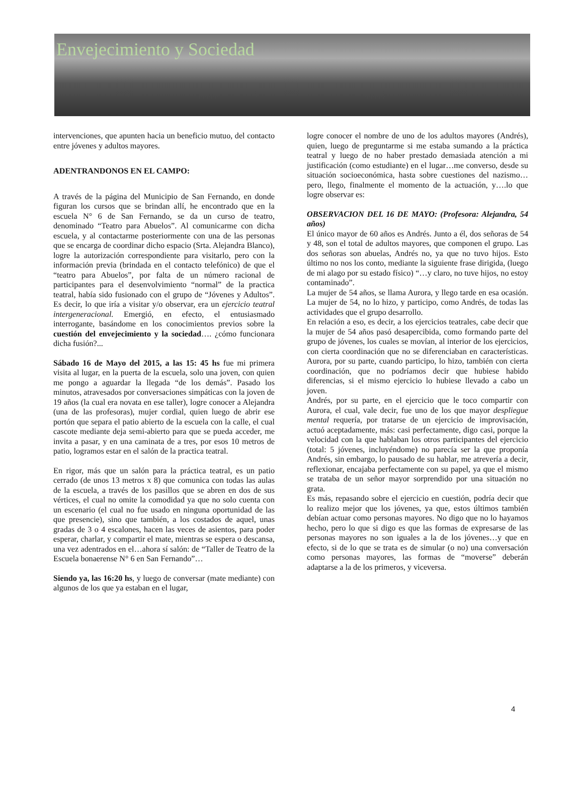Envejecimiento y Sociedad
intervenciones, que apunten hacia un beneficio mutuo, del contacto entre jóvenes y adultos mayores.
ADENTRANDONOS EN EL CAMPO:
A través de la página del Municipio de San Fernando, en donde figuran los cursos que se brindan allí, he encontrado que en la escuela N° 6 de San Fernando, se da un curso de teatro, denominado “Teatro para Abuelos”. Al comunicarme con dicha escuela, y al contactarme posteriormente con una de las personas que se encarga de coordinar dicho espacio (Srta. Alejandra Blanco), logre la autorización correspondiente para visitarlo, pero con la información previa (brindada en el contacto telefónico) de que el “teatro para Abuelos”, por falta de un número racional de participantes para el desenvolvimiento “normal” de la practica teatral, había sido fusionado con el grupo de “Jóvenes y Adultos”. Es decir, lo que iría a visitar y/o observar, era un ejercicio teatral intergeneracional. Emergió, en efecto, el entusiasmado interrogante, basándome en los conocimientos previos sobre la cuestión del envejecimiento y la sociedad…. ¿cómo funcionara dicha fusión?...
Sábado 16 de Mayo del 2015, a las 15: 45 hs fue mi primera visita al lugar, en la puerta de la escuela, solo una joven, con quien me pongo a aguardar la llegada “de los demás”. Pasado los minutos, atravesados por conversaciones simpáticas con la joven de 19 años (la cual era novata en ese taller), logre conocer a Alejandra (una de las profesoras), mujer cordial, quien luego de abrir ese portón que separa el patio abierto de la escuela con la calle, el cual cascote mediante deja semi-abierto para que se pueda acceder, me invita a pasar, y en una caminata de a tres, por esos 10 metros de patio, logramos estar en el salón de la practica teatral.
En rigor, más que un salón para la práctica teatral, es un patio cerrado (de unos 13 metros x 8) que comunica con todas las aulas de la escuela, a través de los pasillos que se abren en dos de sus vértices, el cual no omite la comodidad ya que no solo cuenta con un escenario (el cual no fue usado en ninguna oportunidad de las que presencie), sino que también, a los costados de aquel, unas gradas de 3 o 4 escalones, hacen las veces de asientos, para poder esperar, charlar, y compartir el mate, mientras se espera o descansa, una vez adentrados en el…ahora sí salón: de “Taller de Teatro de la Escuela bonaerense N° 6 en San Fernando”…
Siendo ya, las 16:20 hs, y luego de conversar (mate mediante) con algunos de los que ya estaban en el lugar,
logre conocer el nombre de uno de los adultos mayores (Andrés), quien, luego de preguntarme si me estaba sumando a la práctica teatral y luego de no haber prestado demasiada atención a mi justificación (como estudiante) en el lugar…me converso, desde su situación socioeconómica, hasta sobre cuestiones del nazismo…pero, llego, finalmente el momento de la actuación, y….lo que logre observar es:
OBSERVACION DEL 16 DE MAYO: (Profesora: Alejandra, 54 años)
El único mayor de 60 años es Andrés. Junto a él, dos señoras de 54 y 48, son el total de adultos mayores, que componen el grupo. Las dos señoras son abuelas, Andrés no, ya que no tuvo hijos. Esto último no nos los conto, mediante la siguiente frase dirigida, (luego de mi alago por su estado físico) “…y claro, no tuve hijos, no estoy contaminado”.
La mujer de 54 años, se llama Aurora, y llego tarde en esa ocasión. La mujer de 54, no lo hizo, y participo, como Andrés, de todas las actividades que el grupo desarrollo.
En relación a eso, es decir, a los ejercicios teatrales, cabe decir que la mujer de 54 años pasó desapercibida, como formando parte del grupo de jóvenes, los cuales se movían, al interior de los ejercicios, con cierta coordinación que no se diferenciaban en características. Aurora, por su parte, cuando participo, lo hizo, también con cierta coordinación, que no podríamos decir que hubiese habido diferencias, si el mismo ejercicio lo hubiese llevado a cabo un joven.
Andrés, por su parte, en el ejercicio que le toco compartir con Aurora, el cual, vale decir, fue uno de los que mayor despliegue mental requería, por tratarse de un ejercicio de improvisación, actuó aceptadamente, más: casi perfectamente, digo casi, porque la velocidad con la que hablaban los otros participantes del ejercicio (total: 5 jóvenes, incluyéndome) no parecía ser la que proponía Andrés, sin embargo, lo pausado de su hablar, me atrevería a decir, reflexionar, encajaba perfectamente con su papel, ya que el mismo se trataba de un señor mayor sorprendido por una situación no grata.
Es más, repasando sobre el ejercicio en cuestión, podría decir que lo realizo mejor que los jóvenes, ya que, estos últimos también debían actuar como personas mayores. No digo que no lo hayamos hecho, pero lo que si digo es que las formas de expresarse de las personas mayores no son iguales a la de los jóvenes…y que en efecto, si de lo que se trata es de simular (o no) una conversación como personas mayores, las formas de “moverse” deberán adaptarse a la de los primeros, y viceversa.
4